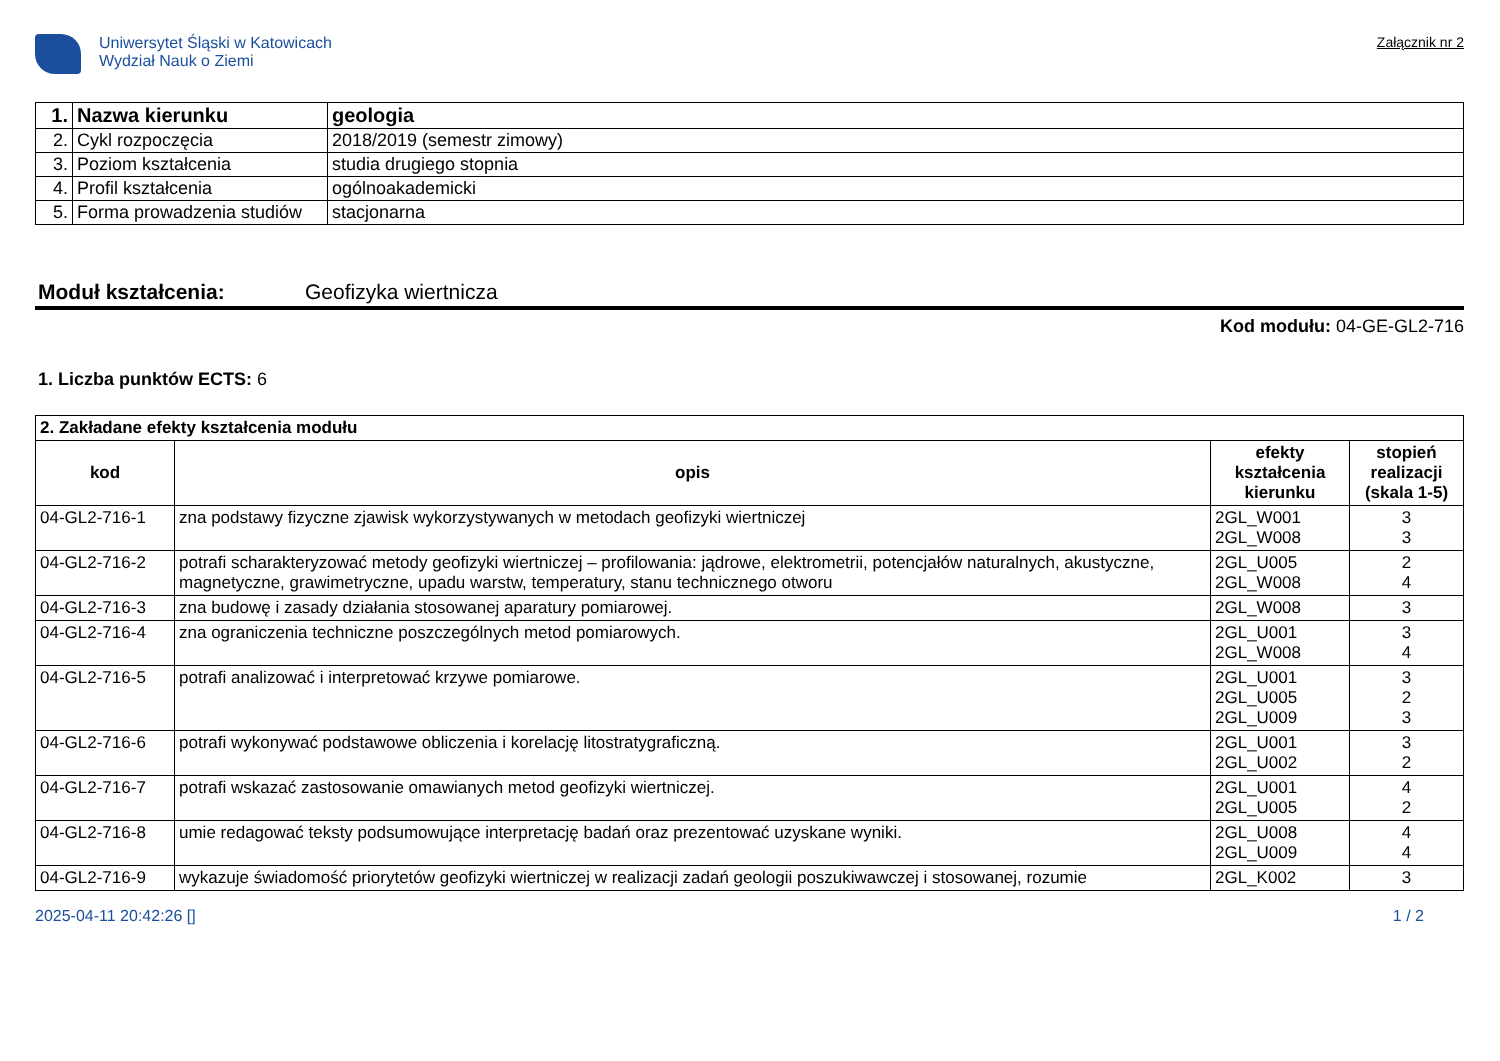Uniwersytet Śląski w Katowicach
Wydział Nauk o Ziemi
Załącznik nr 2
| 1. | Nazwa kierunku | geologia |
| 2. | Cykl rozpoczęcia | 2018/2019 (semestr zimowy) |
| 3. | Poziom kształcenia | studia drugiego stopnia |
| 4. | Profil kształcenia | ogólnoakademicki |
| 5. | Forma prowadzenia studiów | stacjonarna |
Moduł kształcenia: Geofizyka wiertnicza
Kod modułu: 04-GE-GL2-716
1. Liczba punktów ECTS: 6
| 2. Zakładane efekty kształcenia modułu | | | |
| kod | opis | efekty kształcenia kierunku | stopień realizacji (skala 1-5) |
| 04-GL2-716-1 | zna podstawy fizyczne zjawisk wykorzystywanych w metodach geofizyki wiertniczej | 2GL_W001 2GL_W008 | 3 3 |
| 04-GL2-716-2 | potrafi scharakteryzować metody geofizyki wiertniczej – profilowania: jądrowe, elektrometrii, potencjałów naturalnych, akustyczne, magnetyczne, grawimetryczne, upadu warstw, temperatury, stanu technicznego otworu | 2GL_U005 2GL_W008 | 2 4 |
| 04-GL2-716-3 | zna budowę i zasady działania stosowanej aparatury pomiarowej. | 2GL_W008 | 3 |
| 04-GL2-716-4 | zna ograniczenia techniczne poszczególnych metod pomiarowych. | 2GL_U001 2GL_W008 | 3 4 |
| 04-GL2-716-5 | potrafi analizować i interpretować krzywe pomiarowe. | 2GL_U001 2GL_U005 2GL_U009 | 3 2 3 |
| 04-GL2-716-6 | potrafi wykonywać podstawowe obliczenia i korelację litostratygraficzną. | 2GL_U001 2GL_U002 | 3 2 |
| 04-GL2-716-7 | potrafi wskazać zastosowanie omawianych metod geofizyki wiertniczej. | 2GL_U001 2GL_U005 | 4 2 |
| 04-GL2-716-8 | umie redagować teksty podsumowujące interpretację badań oraz prezentować uzyskane wyniki. | 2GL_U008 2GL_U009 | 4 4 |
| 04-GL2-716-9 | wykazuje świadomość priorytetów geofizyki wiertniczej w realizacji zadań geologii poszukiwawczej i stosowanej, rozumie | 2GL_K002 | 3 |
2025-04-11 20:42:26 [] 1 / 2